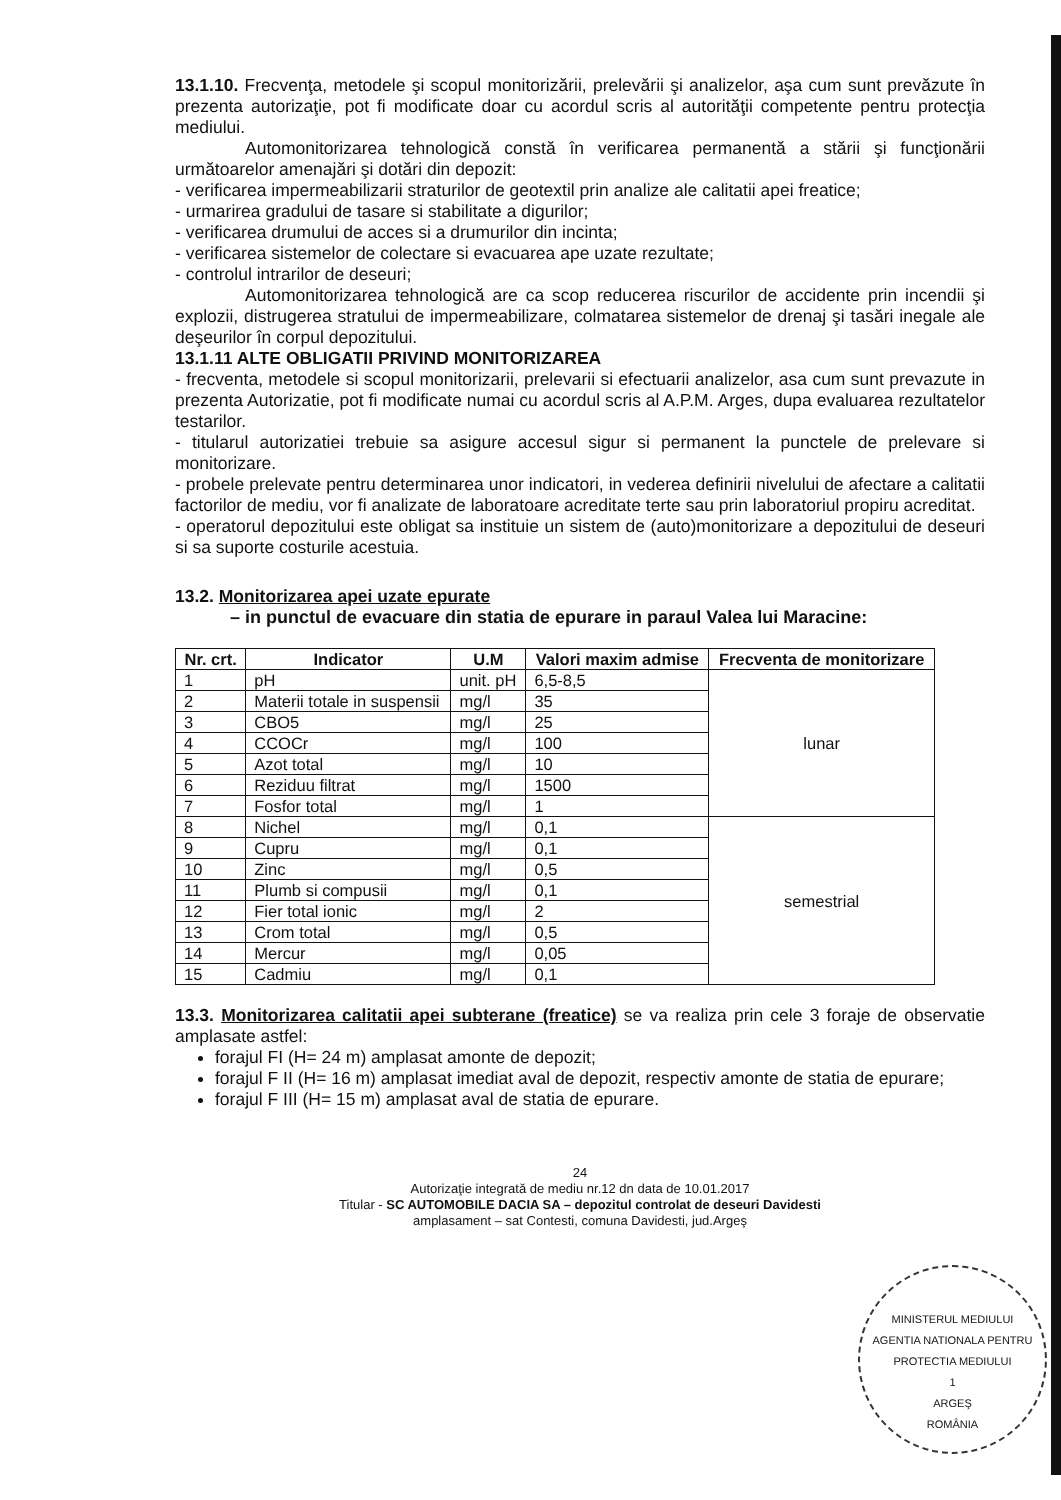13.1.10. Frecvenţa, metodele şi scopul monitorizării, prelevării şi analizelor, aşa cum sunt prevăzute în prezenta autorizaţie, pot fi modificate doar cu acordul scris al autorităţii competente pentru protecţia mediului.
Automonitorizarea tehnologică constă în verificarea permanentă a stării şi funcţionării următoarelor amenajări şi dotări din depozit:
- verificarea impermeabilizarii straturilor de geotextil prin analize ale calitatii apei freatice;
- urmarirea gradului de tasare si stabilitate a digurilor;
- verificarea drumului de acces si a drumurilor din incinta;
- verificarea sistemelor de colectare si evacuarea ape uzate rezultate;
- controlul intrarilor de deseuri;
Automonitorizarea tehnologică are ca scop reducerea riscurilor de accidente prin incendii şi explozii, distrugerea stratului de impermeabilizare, colmatarea sistemelor de drenaj şi tasări inegale ale deşeurilor în corpul depozitului.
13.1.11 ALTE OBLIGATII PRIVIND MONITORIZAREA
- frecventa, metodele si scopul monitorizarii, prelevarii si efectuarii analizelor, asa cum sunt prevazute in prezenta Autorizatie, pot fi modificate numai cu acordul scris al A.P.M. Arges, dupa evaluarea rezultatelor testarilor.
- titularul autorizatiei trebuie sa asigure accesul sigur si permanent la punctele de prelevare si monitorizare.
- probele prelevate pentru determinarea unor indicatori, in vederea definirii nivelului de afectare a calitatii factorilor de mediu, vor fi analizate de laboratoare acreditate terte sau prin laboratoriul propiru acreditat.
- operatorul depozitului este obligat sa instituie un sistem de (auto)monitorizare a depozitului de deseuri si sa suporte costurile acestuia.
13.2. Monitorizarea apei uzate epurate
– in punctul de evacuare din statia de epurare in paraul Valea lui Maracine:
| Nr. crt. | Indicator | U.M | Valori maxim admise | Frecventa de monitorizare |
| --- | --- | --- | --- | --- |
| 1 | pH | unit. pH | 6,5-8,5 | lunar |
| 2 | Materii totale in suspensii | mg/l | 35 | |
| 3 | CBO5 | mg/l | 25 | |
| 4 | CCOCr | mg/l | 100 | |
| 5 | Azot total | mg/l | 10 | |
| 6 | Reziduu filtrat | mg/l | 1500 | |
| 7 | Fosfor total | mg/l | 1 | |
| 8 | Nichel | mg/l | 0,1 | semestrial |
| 9 | Cupru | mg/l | 0,1 | |
| 10 | Zinc | mg/l | 0,5 | |
| 11 | Plumb si compusii | mg/l | 0,1 | |
| 12 | Fier total ionic | mg/l | 2 | |
| 13 | Crom total | mg/l | 0,5 | |
| 14 | Mercur | mg/l | 0,05 | |
| 15 | Cadmiu | mg/l | 0,1 | |
13.3. Monitorizarea calitatii apei subterane (freatice) se va realiza prin cele 3 foraje de observatie amplasate astfel:
forajul FI (H= 24 m) amplasat amonte de depozit;
forajul F II (H= 16 m) amplasat imediat aval de depozit, respectiv amonte de statia de epurare;
forajul F III (H= 15 m) amplasat aval de statia de epurare.
24
Autorizaţie integrată de mediu nr.12 dn data de 10.01.2017
Titular - SC AUTOMOBILE DACIA SA – depozitul controlat de deseuri Davidesti
amplasament – sat Contesti, comuna Davidesti, jud.Argeş
MINISTERUL MEDIULUI
AGENTIA NATIONALA PENTRU PROTECTIA MEDIULUI
1
ARGEŞ
ROMÂNIA